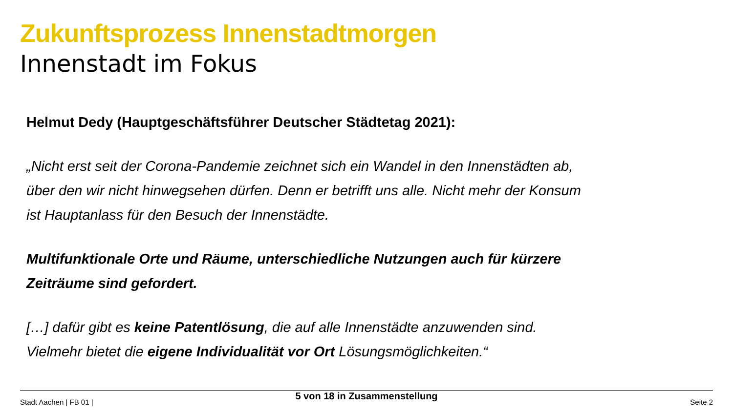Zukunftsprozess Innenstadtmorgen
Innenstadt im Fokus
Helmut Dedy (Hauptgeschäftsführer Deutscher Städtetag 2021):
„Nicht erst seit der Corona-Pandemie zeichnet sich ein Wandel in den Innenstädten ab, über den wir nicht hinwegsehen dürfen. Denn er betrifft uns alle. Nicht mehr der Konsum ist Hauptanlass für den Besuch der Innenstädte.
Multifunktionale Orte und Räume, unterschiedliche Nutzungen auch für kürzere Zeiträume sind gefordert.
[…] dafür gibt es keine Patentlösung, die auf alle Innenstädte anzuwenden sind. Vielmehr bietet die eigene Individualität vor Ort Lösungsmöglichkeiten.“
Stadt Aachen | FB 01 |
5 von 18 in Zusammenstellung
Seite 2